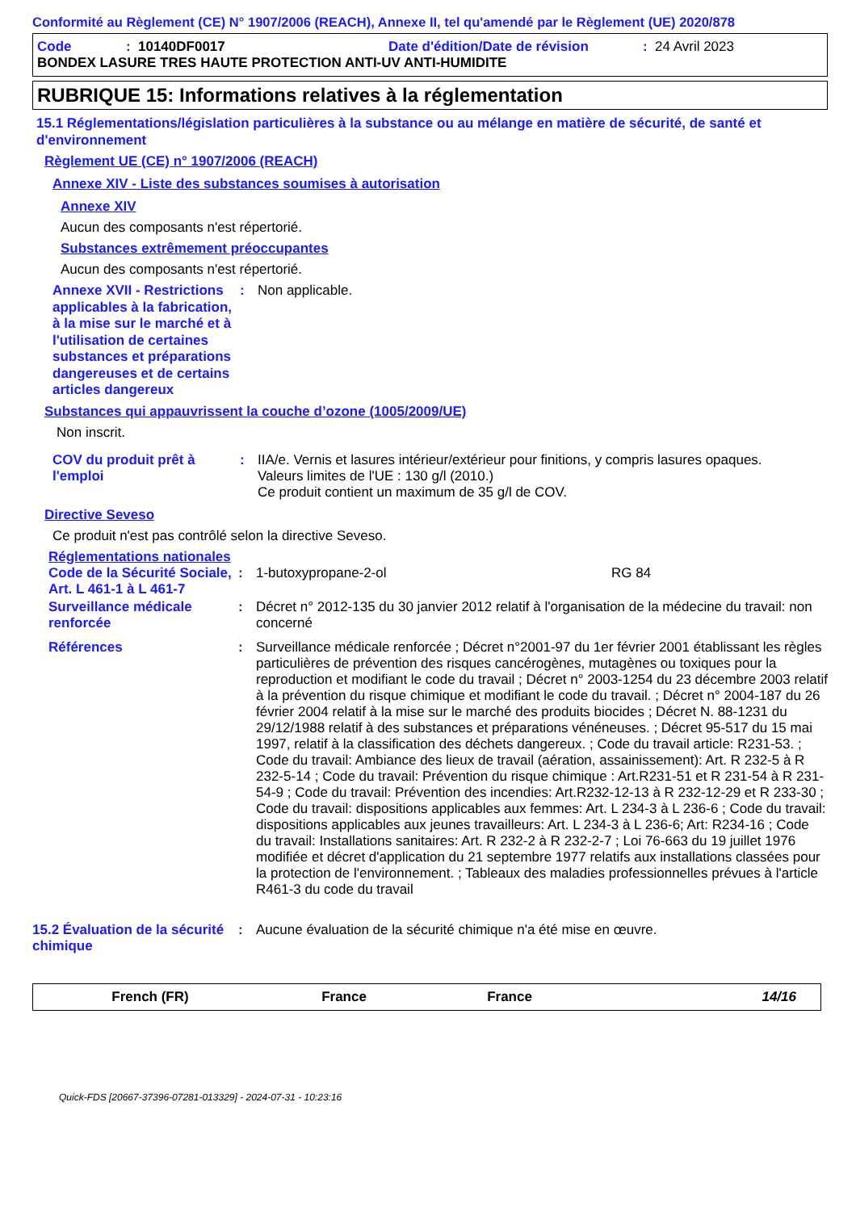Conformité au Règlement (CE) N° 1907/2006 (REACH), Annexe II, tel qu'amendé par le Règlement (UE) 2020/878
Code: 10140DF0017 Date d'édition/Date de révision: 24 Avril 2023
BONDEX LASURE TRES HAUTE PROTECTION ANTI-UV ANTI-HUMIDITE
RUBRIQUE 15: Informations relatives à la réglementation
15.1 Réglementations/législation particulières à la substance ou au mélange en matière de sécurité, de santé et d'environnement
Règlement UE (CE) n° 1907/2006 (REACH)
Annexe XIV - Liste des substances soumises à autorisation
Annexe XIV
Aucun des composants n'est répertorié.
Substances extrêmement préoccupantes
Aucun des composants n'est répertorié.
Annexe XVII - Restrictions applicables à la fabrication, à la mise sur le marché et à l'utilisation de certaines substances et préparations dangereuses et de certains articles dangereux: Non applicable.
Substances qui appauvrissent la couche d’ozone (1005/2009/UE)
Non inscrit.
COV du produit prêt à l'emploi: IIA/e. Vernis et lasures intérieur/extérieur pour finitions, y compris lasures opaques.
Valeurs limites de l'UE : 130 g/l (2010.)
Ce produit contient un maximum de 35 g/l de COV.
Directive Seveso
Ce produit n'est pas contrôlé selon la directive Seveso.
Réglementations nationales
Code de la Sécurité Sociale, Art. L 461-1 à L 461-7: 1-butoxypropane-2-ol RG 84
Surveillance médicale renforcée: Décret n° 2012-135 du 30 janvier 2012 relatif à l'organisation de la médecine du travail: non concerné
Références: Surveillance médicale renforcée ; Décret n°2001-97 du 1er février 2001 établissant les règles particulières de prévention des risques cancérogènes, mutagènes ou toxiques pour la reproduction et modifiant le code du travail ; Décret n° 2003-1254 du 23 décembre 2003 relatif à la prévention du risque chimique et modifiant le code du travail. ; Décret n° 2004-187 du 26 février 2004 relatif à la mise sur le marché des produits biocides ; Décret N. 88-1231 du 29/12/1988 relatif à des substances et préparations vénéneuses. ; Décret 95-517 du 15 mai 1997, relatif à la classification des déchets dangereux. ; Code du travail article: R231-53. ; Code du travail: Ambiance des lieux de travail (aération, assainissement): Art. R 232-5 à R 232-5-14 ; Code du travail: Prévention du risque chimique : Art.R231-51 et R 231-54 à R 231-54-9 ; Code du travail: Prévention des incendies: Art.R232-12-13 à R 232-12-29 et R 233-30 ; Code du travail: dispositions applicables aux femmes: Art. L 234-3 à L 236-6 ; Code du travail: dispositions applicables aux jeunes travailleurs: Art. L 234-3 à L 236-6; Art: R234-16 ; Code du travail: Installations sanitaires: Art. R 232-2 à R 232-2-7 ; Loi 76-663 du 19 juillet 1976 modifiée et décret d'application du 21 septembre 1977 relatifs aux installations classées pour la protection de l'environnement. ; Tableaux des maladies professionnelles prévues à l'article R461-3 du code du travail
15.2 Évaluation de la sécurité chimique: Aucune évaluation de la sécurité chimique n'a été mise en œuvre.
French (FR) France France 14/16
Quick-FDS [20667-37396-07281-013329] - 2024-07-31 - 10:23:16